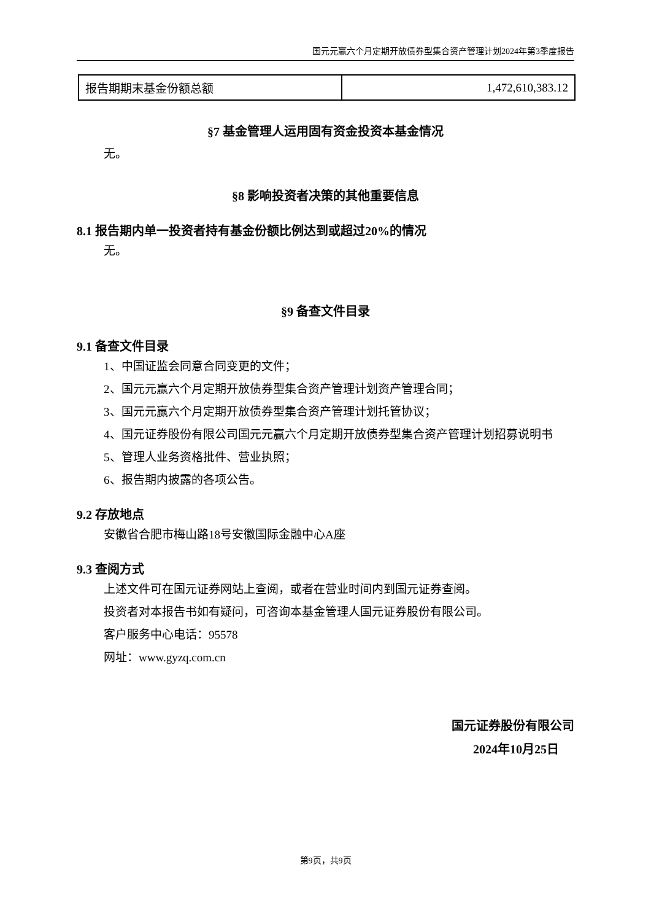国元元赢六个月定期开放债券型集合资产管理计划2024年第3季度报告
| 报告期期末基金份额总额 | 1,472,610,383.12 |
§7 基金管理人运用固有资金投资本基金情况
无。
§8 影响投资者决策的其他重要信息
8.1 报告期内单一投资者持有基金份额比例达到或超过20%的情况
无。
§9 备查文件目录
9.1 备查文件目录
1、中国证监会同意合同变更的文件；
2、国元元赢六个月定期开放债券型集合资产管理计划资产管理合同；
3、国元元赢六个月定期开放债券型集合资产管理计划托管协议；
4、国元证券股份有限公司国元元赢六个月定期开放债券型集合资产管理计划招募说明书
5、管理人业务资格批件、营业执照；
6、报告期内披露的各项公告。
9.2 存放地点
安徽省合肥市梅山路18号安徽国际金融中心A座
9.3 查阅方式
上述文件可在国元证券网站上查阅，或者在营业时间内到国元证券查阅。
投资者对本报告书如有疑问，可咨询本基金管理人国元证券股份有限公司。
客户服务中心电话：95578
网址：www.gyzq.com.cn
国元证券股份有限公司
2024年10月25日
第9页，共9页